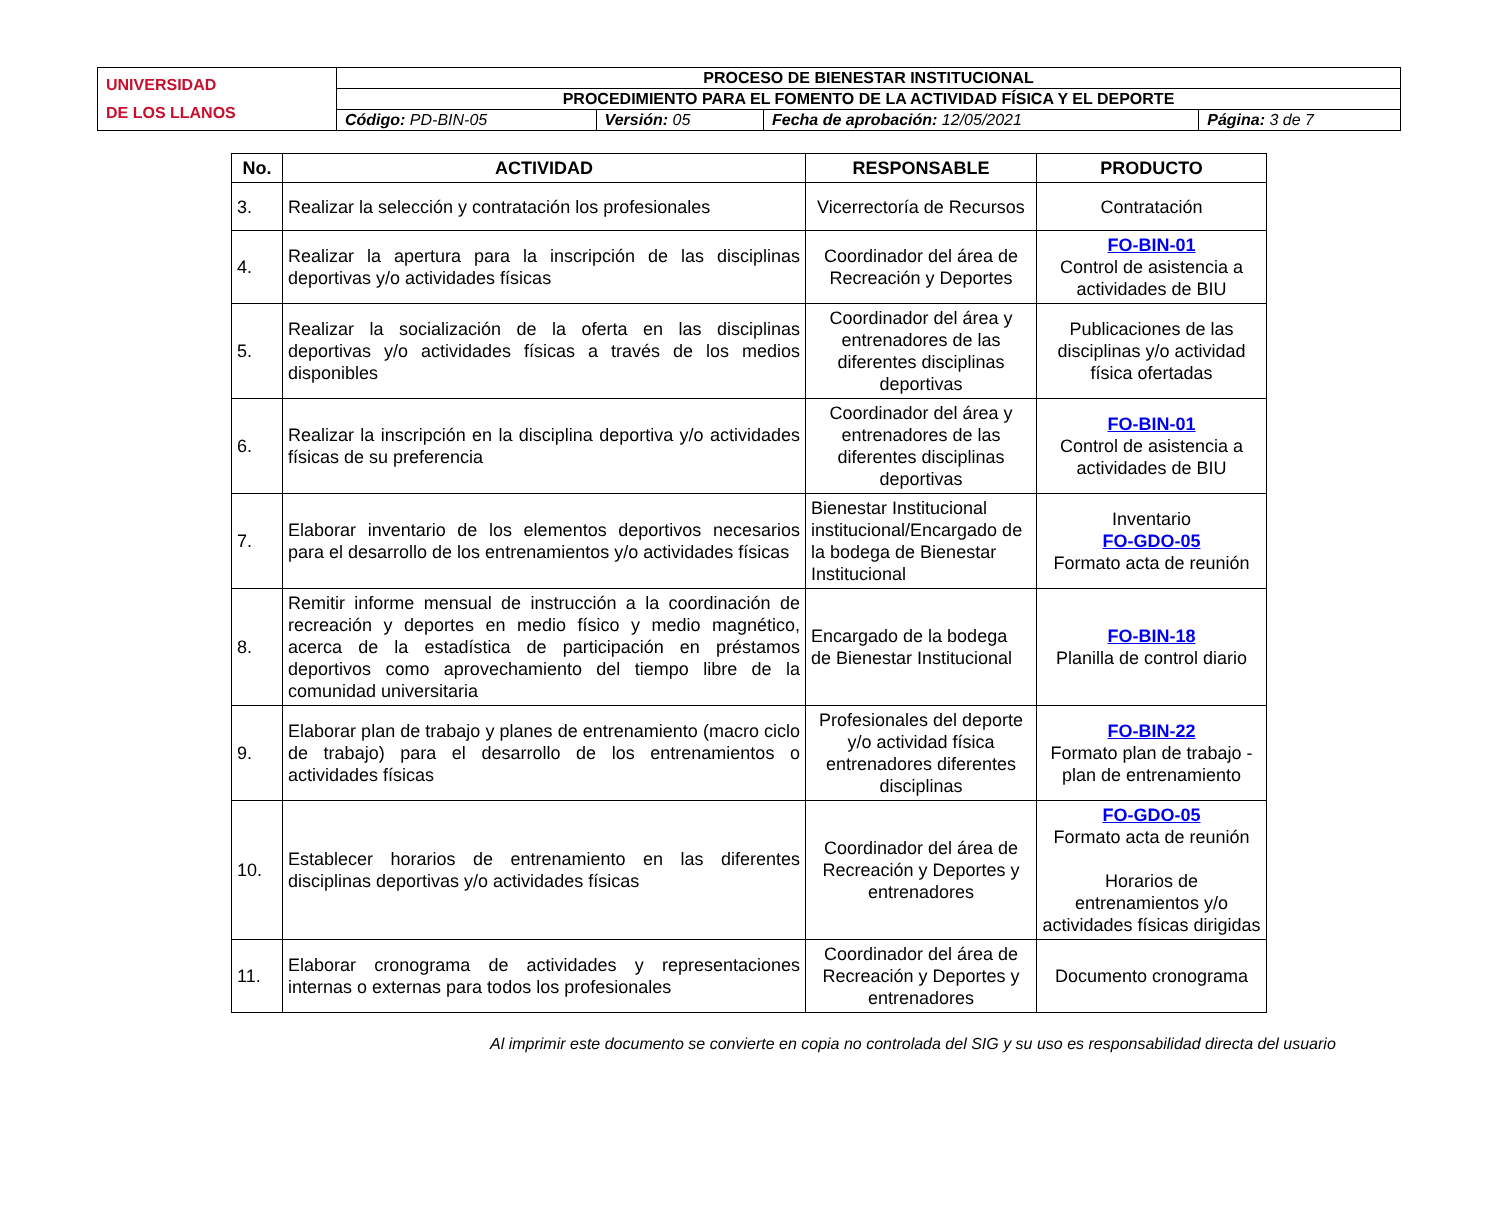| UNIVERSIDAD DE LOS LLANOS | PROCESO DE BIENESTAR INSTITUCIONAL | | | |
| | PROCEDIMIENTO PARA EL FOMENTO DE LA ACTIVIDAD FÍSICA Y EL DEPORTE | | | |
| | Código: PD-BIN-05 | Versión: 05 | Fecha de aprobación: 12/05/2021 | Página: 3 de 7 |
| No. | ACTIVIDAD | RESPONSABLE | PRODUCTO |
| --- | --- | --- | --- |
| 3. | Realizar la selección y contratación los profesionales | Vicerrectoría de Recursos | Contratación |
| 4. | Realizar la apertura para la inscripción de las disciplinas deportivas y/o actividades físicas | Coordinador del área de Recreación y Deportes | FO-BIN-01 Control de asistencia a actividades de BIU |
| 5. | Realizar la socialización de la oferta en las disciplinas deportivas y/o actividades físicas a través de los medios disponibles | Coordinador del área y entrenadores de las diferentes disciplinas deportivas | Publicaciones de las disciplinas y/o actividad física ofertadas |
| 6. | Realizar la inscripción en la disciplina deportiva y/o actividades físicas de su preferencia | Coordinador del área y entrenadores de las diferentes disciplinas deportivas | FO-BIN-01 Control de asistencia a actividades de BIU |
| 7. | Elaborar inventario de los elementos deportivos necesarios para el desarrollo de los entrenamientos y/o actividades físicas | Bienestar Institucional institucional/Encargado de la bodega de Bienestar Institucional | Inventario FO-GDO-05 Formato acta de reunión |
| 8. | Remitir informe mensual de instrucción a la coordinación de recreación y deportes en medio físico y medio magnético, acerca de la estadística de participación en préstamos deportivos como aprovechamiento del tiempo libre de la comunidad universitaria | Encargado de la bodega de Bienestar Institucional | FO-BIN-18 Planilla de control diario |
| 9. | Elaborar plan de trabajo y planes de entrenamiento (macro ciclo de trabajo) para el desarrollo de los entrenamientos o actividades físicas | Profesionales del deporte y/o actividad física entrenadores diferentes disciplinas | FO-BIN-22 Formato plan de trabajo - plan de entrenamiento |
| 10. | Establecer horarios de entrenamiento en las diferentes disciplinas deportivas y/o actividades físicas | Coordinador del área de Recreación y Deportes y entrenadores | FO-GDO-05 Formato acta de reunión Horarios de entrenamientos y/o actividades físicas dirigidas |
| 11. | Elaborar cronograma de actividades y representaciones internas o externas para todos los profesionales | Coordinador del área de Recreación y Deportes y entrenadores | Documento cronograma |
Al imprimir este documento se convierte en copia no controlada del SIG y su uso es responsabilidad directa del usuario